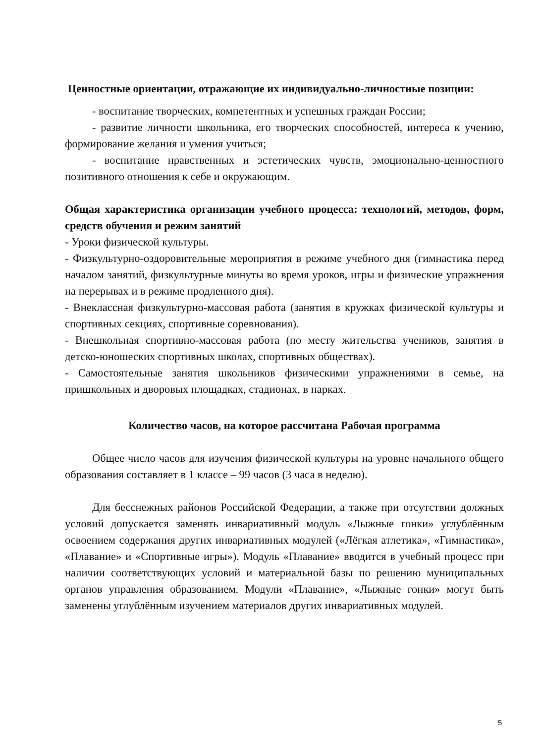Ценностные ориентации, отражающие их индивидуально-личностные позиции:
- воспитание творческих, компетентных и успешных граждан России;
- развитие личности школьника, его творческих способностей, интереса к учению, формирование желания и умения учиться;
- воспитание нравственных и эстетических чувств, эмоционально-ценностного позитивного отношения к себе и окружающим.
Общая характеристика организации учебного процесса: технологий, методов, форм, средств обучения и режим занятий
- Уроки физической культуры.
- Физкультурно-оздоровительные мероприятия в режиме учебного дня (гимнастика перед началом занятий, физкультурные минуты во время уроков, игры и физические упражнения на перерывах и в режиме продленного дня).
- Внеклассная физкультурно-массовая работа (занятия в кружках физической культуры и спортивных секциях, спортивные соревнования).
- Внешкольная спортивно-массовая работа (по месту жительства учеников, занятия в детско-юношеских спортивных школах, спортивных обществах).
- Самостоятельные занятия школьников физическими упражнениями в семье, на пришкольных и дворовых площадках, стадионах, в парках.
Количество часов, на которое рассчитана Рабочая программа
Общее число часов для изучения физической культуры на уровне начального общего образования составляет в 1 классе – 99 часов (3 часа в неделю).
Для бесснежных районов Российской Федерации, а также при отсутствии должных условий допускается заменять инвариативный модуль «Лыжные гонки» углублённым освоением содержания других инвариативных модулей («Лёгкая атлетика», «Гимнастика», «Плавание» и «Спортивные игры»). Модуль «Плавание» вводится в учебный процесс при наличии соответствующих условий и материальной базы по решению муниципальных органов управления образованием. Модули «Плавание», «Лыжные гонки» могут быть заменены углублённым изучением материалов других инвариативных модулей.
5